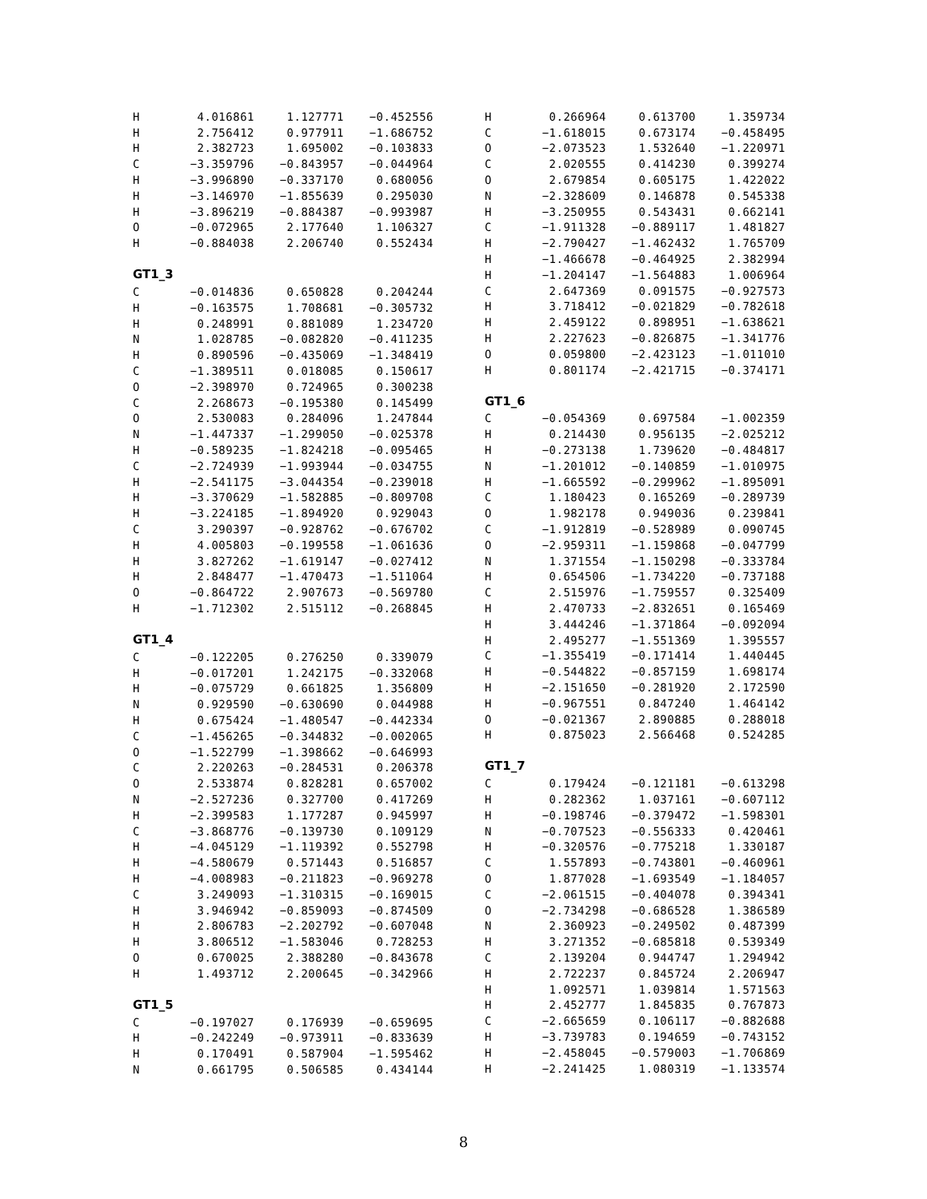| H | 4.016861 | 1.127771 | −0.452556 |
| H | 2.756412 | 0.977911 | −1.686752 |
| H | 2.382723 | 1.695002 | −0.103833 |
| C | −3.359796 | −0.843957 | −0.044964 |
| H | −3.996890 | −0.337170 | 0.680056 |
| H | −3.146970 | −1.855639 | 0.295030 |
| H | −3.896219 | −0.884387 | −0.993987 |
| O | −0.072965 | 2.177640 | 1.106327 |
| H | −0.884038 | 2.206740 | 0.552434 |
GT1_3
| C | −0.014836 | 0.650828 | 0.204244 |
| H | −0.163575 | 1.708681 | −0.305732 |
| H | 0.248991 | 0.881089 | 1.234720 |
| N | 1.028785 | −0.082820 | −0.411235 |
| H | 0.890596 | −0.435069 | −1.348419 |
| C | −1.389511 | 0.018085 | 0.150617 |
| O | −2.398970 | 0.724965 | 0.300238 |
| C | 2.268673 | −0.195380 | 0.145499 |
| O | 2.530083 | 0.284096 | 1.247844 |
| N | −1.447337 | −1.299050 | −0.025378 |
| H | −0.589235 | −1.824218 | −0.095465 |
| C | −2.724939 | −1.993944 | −0.034755 |
| H | −2.541175 | −3.044354 | −0.239018 |
| H | −3.370629 | −1.582885 | −0.809708 |
| H | −3.224185 | −1.894920 | 0.929043 |
| C | 3.290397 | −0.928762 | −0.676702 |
| H | 4.005803 | −0.199558 | −1.061636 |
| H | 3.827262 | −1.619147 | −0.027412 |
| H | 2.848477 | −1.470473 | −1.511064 |
| O | −0.864722 | 2.907673 | −0.569780 |
| H | −1.712302 | 2.515112 | −0.268845 |
GT1_4
| C | −0.122205 | 0.276250 | 0.339079 |
| H | −0.017201 | 1.242175 | −0.332068 |
| H | −0.075729 | 0.661825 | 1.356809 |
| N | 0.929590 | −0.630690 | 0.044988 |
| H | 0.675424 | −1.480547 | −0.442334 |
| C | −1.456265 | −0.344832 | −0.002065 |
| O | −1.522799 | −1.398662 | −0.646993 |
| C | 2.220263 | −0.284531 | 0.206378 |
| O | 2.533874 | 0.828281 | 0.657002 |
| N | −2.527236 | 0.327700 | 0.417269 |
| H | −2.399583 | 1.177287 | 0.945997 |
| C | −3.868776 | −0.139730 | 0.109129 |
| H | −4.045129 | −1.119392 | 0.552798 |
| H | −4.580679 | 0.571443 | 0.516857 |
| H | −4.008983 | −0.211823 | −0.969278 |
| C | 3.249093 | −1.310315 | −0.169015 |
| H | 3.946942 | −0.859093 | −0.874509 |
| H | 2.806783 | −2.202792 | −0.607048 |
| H | 3.806512 | −1.583046 | 0.728253 |
| O | 0.670025 | 2.388280 | −0.843678 |
| H | 1.493712 | 2.200645 | −0.342966 |
GT1_5
| C | −0.197027 | 0.176939 | −0.659695 |
| H | −0.242249 | −0.973911 | −0.833639 |
| H | 0.170491 | 0.587904 | −1.595462 |
| N | 0.661795 | 0.506585 | 0.434144 |
| H | 0.266964 | 0.613700 | 1.359734 |
| C | −1.618015 | 0.673174 | −0.458495 |
| O | −2.073523 | 1.532640 | −1.220971 |
| C | 2.020555 | 0.414230 | 0.399274 |
| O | 2.679854 | 0.605175 | 1.422022 |
| N | −2.328609 | 0.146878 | 0.545338 |
| H | −3.250955 | 0.543431 | 0.662141 |
| C | −1.911328 | −0.889117 | 1.481827 |
| H | −2.790427 | −1.462432 | 1.765709 |
| H | −1.466678 | −0.464925 | 2.382994 |
| H | −1.204147 | −1.564883 | 1.006964 |
| C | 2.647369 | 0.091575 | −0.927573 |
| H | 3.718412 | −0.021829 | −0.782618 |
| H | 2.459122 | 0.898951 | −1.638621 |
| H | 2.227623 | −0.826875 | −1.341776 |
| O | 0.059800 | −2.423123 | −1.011010 |
| H | 0.801174 | −2.421715 | −0.374171 |
GT1_6
| C | −0.054369 | 0.697584 | −1.002359 |
| H | 0.214430 | 0.956135 | −2.025212 |
| H | −0.273138 | 1.739620 | −0.484817 |
| N | −1.201012 | −0.140859 | −1.010975 |
| H | −1.665592 | −0.299962 | −1.895091 |
| C | 1.180423 | 0.165269 | −0.289739 |
| O | 1.982178 | 0.949036 | 0.239841 |
| C | −1.912819 | −0.528989 | 0.090745 |
| O | −2.959311 | −1.159868 | −0.047799 |
| N | 1.371554 | −1.150298 | −0.333784 |
| H | 0.654506 | −1.734220 | −0.737188 |
| C | 2.515976 | −1.759557 | 0.325409 |
| H | 2.470733 | −2.832651 | 0.165469 |
| H | 3.444246 | −1.371864 | −0.092094 |
| H | 2.495277 | −1.551369 | 1.395557 |
| C | −1.355419 | −0.171414 | 1.440445 |
| H | −0.544822 | −0.857159 | 1.698174 |
| H | −2.151650 | −0.281920 | 2.172590 |
| H | −0.967551 | 0.847240 | 1.464142 |
| O | −0.021367 | 2.890885 | 0.288018 |
| H | 0.875023 | 2.566468 | 0.524285 |
GT1_7
| C | 0.179424 | −0.121181 | −0.613298 |
| H | 0.282362 | 1.037161 | −0.607112 |
| H | −0.198746 | −0.379472 | −1.598301 |
| N | −0.707523 | −0.556333 | 0.420461 |
| H | −0.320576 | −0.775218 | 1.330187 |
| C | 1.557893 | −0.743801 | −0.460961 |
| O | 1.877028 | −1.693549 | −1.184057 |
| C | −2.061515 | −0.404078 | 0.394341 |
| O | −2.734298 | −0.686528 | 1.386589 |
| N | 2.360923 | −0.249502 | 0.487399 |
| H | 3.271352 | −0.685818 | 0.539349 |
| C | 2.139204 | 0.944747 | 1.294942 |
| H | 2.722237 | 0.845724 | 2.206947 |
| H | 1.092571 | 1.039814 | 1.571563 |
| H | 2.452777 | 1.845835 | 0.767873 |
| C | −2.665659 | 0.106117 | −0.882688 |
| H | −3.739783 | 0.194659 | −0.743152 |
| H | −2.458045 | −0.579003 | −1.706869 |
| H | −2.241425 | 1.080319 | −1.133574 |
8